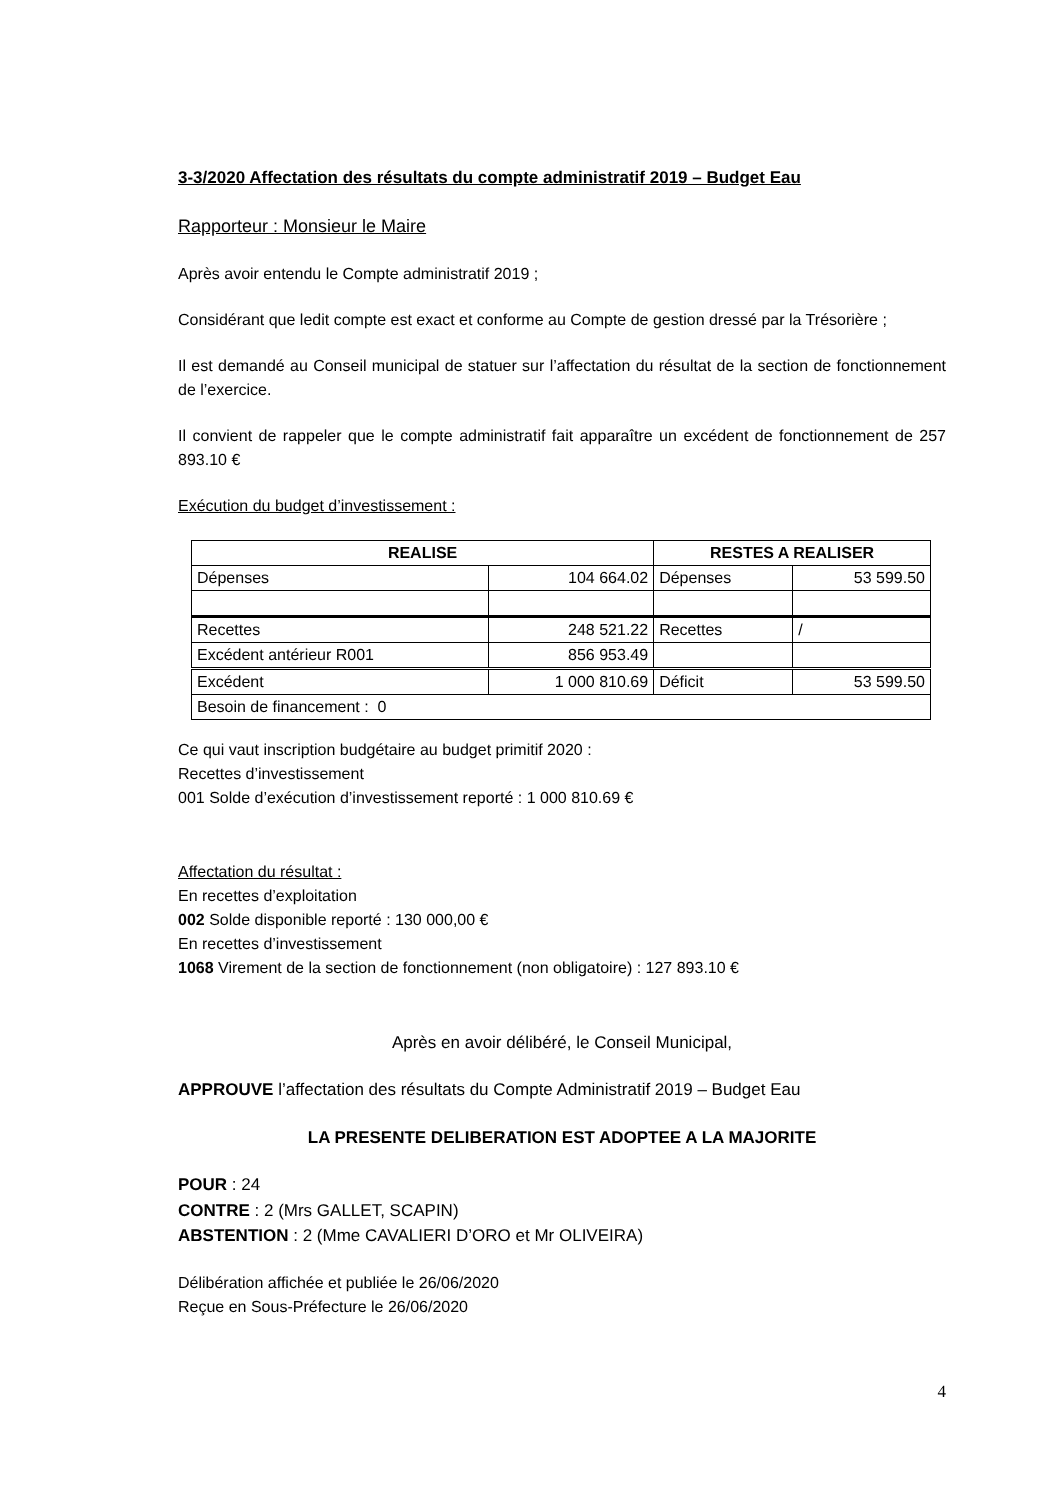3-3/2020 Affectation des résultats du compte administratif 2019 – Budget Eau
Rapporteur : Monsieur le Maire
Après avoir entendu le Compte administratif 2019 ;
Considérant que ledit compte est exact et conforme au Compte de gestion dressé par la Trésorière ;
Il est demandé au Conseil municipal de statuer sur l’affectation du résultat de la section de fonctionnement de l’exercice.
Il convient de rappeler que le compte administratif fait apparaître un excédent de fonctionnement de 257 893.10 €
Exécution du budget d’investissement :
| REALISE | | RESTES A REALISER | |
| --- | --- | --- | --- |
| Dépenses | 104 664.02 | Dépenses | 53 599.50 |
| Recettes | 248 521.22 | Recettes | / |
| Excédent antérieur R001 | 856 953.49 | | |
| Excédent | 1 000 810.69 | Déficit | 53 599.50 |
| Besoin de financement : 0 | | | |
Ce qui vaut inscription budgétaire au budget primitif 2020 :
Recettes d’investissement
001 Solde d’exécution d’investissement reporté : 1 000 810.69 €
Affectation du résultat :
En recettes d’exploitation
002 Solde disponible reporté : 130 000,00 €
En recettes d’investissement
1068 Virement de la section de fonctionnement (non obligatoire) : 127 893.10 €
Après en avoir délibéré, le Conseil Municipal,
APPROUVE l’affectation des résultats du Compte Administratif 2019 – Budget Eau
LA PRESENTE DELIBERATION EST ADOPTEE A LA MAJORITE
POUR : 24
CONTRE : 2 (Mrs GALLET, SCAPIN)
ABSTENTION : 2 (Mme CAVALIERI D’ORO et Mr OLIVEIRA)
Délibération affichée et publiée le 26/06/2020
Reçue en Sous-Préfecture le 26/06/2020
4